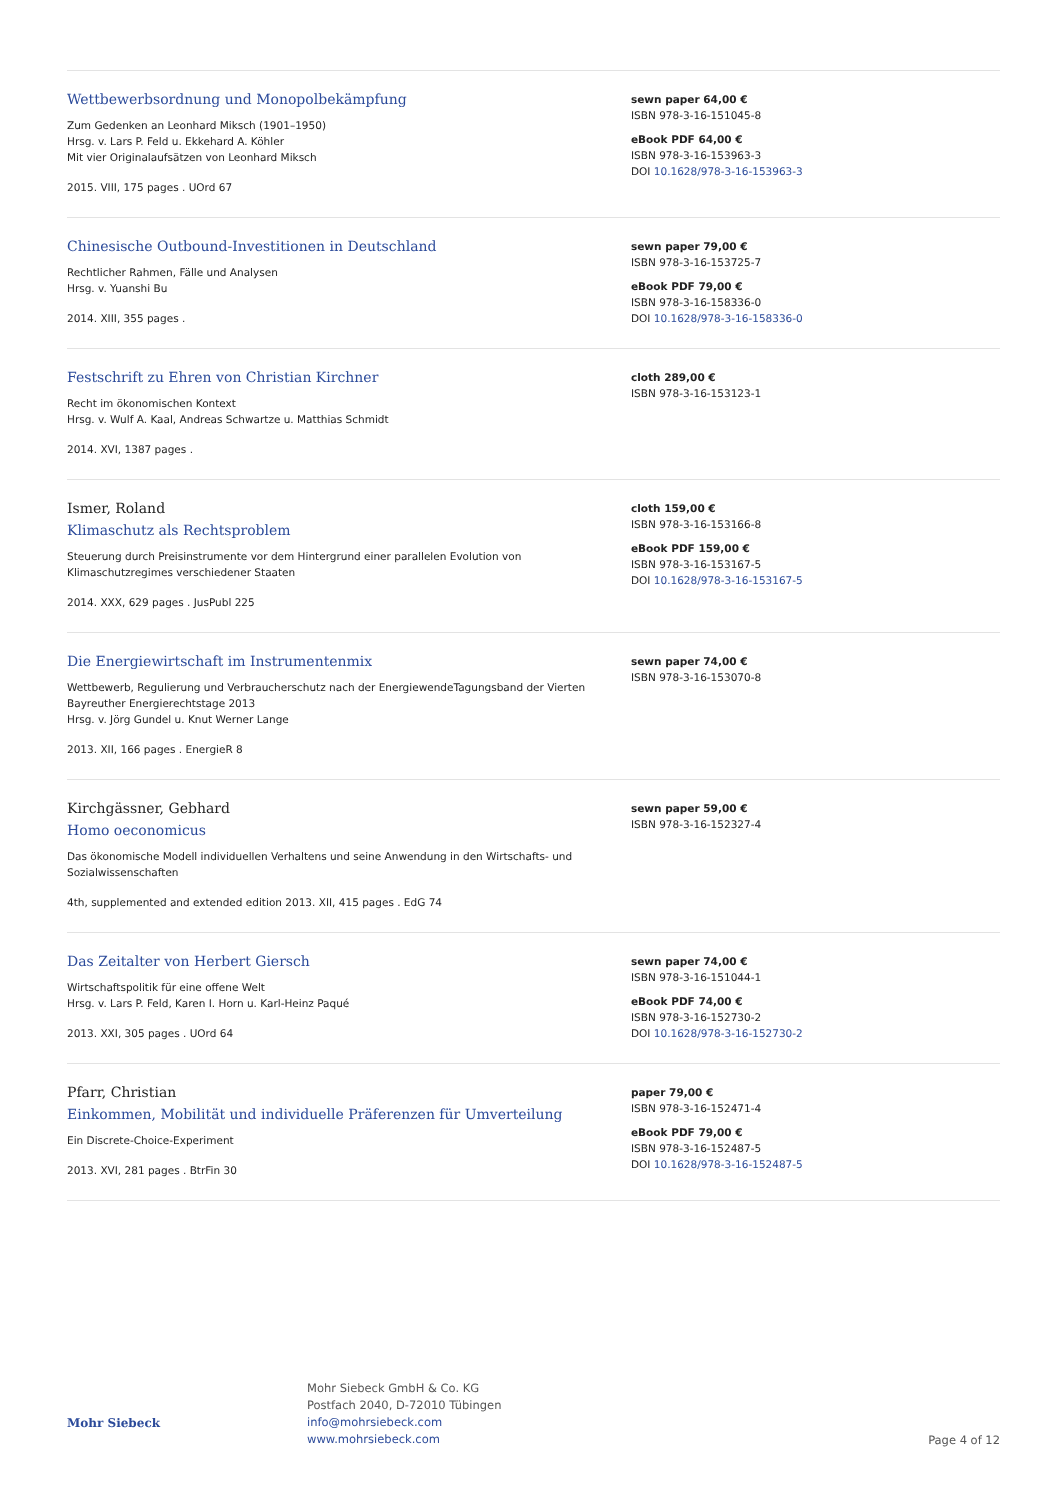Wettbewerbsordnung und Monopolbekämpfung
Zum Gedenken an Leonhard Miksch (1901–1950)
Hrsg. v. Lars P. Feld u. Ekkehard A. Köhler
Mit vier Originalaufsätzen von Leonhard Miksch
2015. VIII, 175 pages . UOrd 67
sewn paper 64,00 €
ISBN 978-3-16-151045-8
eBook PDF 64,00 €
ISBN 978-3-16-153963-3
DOI 10.1628/978-3-16-153963-3
Chinesische Outbound-Investitionen in Deutschland
Rechtlicher Rahmen, Fälle und Analysen
Hrsg. v. Yuanshi Bu
2014. XIII, 355 pages .
sewn paper 79,00 €
ISBN 978-3-16-153725-7
eBook PDF 79,00 €
ISBN 978-3-16-158336-0
DOI 10.1628/978-3-16-158336-0
Festschrift zu Ehren von Christian Kirchner
Recht im ökonomischen Kontext
Hrsg. v. Wulf A. Kaal, Andreas Schwartze u. Matthias Schmidt
2014. XVI, 1387 pages .
cloth 289,00 €
ISBN 978-3-16-153123-1
Ismer, Roland
Klimaschutz als Rechtsproblem
Steuerung durch Preisinstrumente vor dem Hintergrund einer parallelen Evolution von Klimaschutzregimes verschiedener Staaten
2014. XXX, 629 pages . JusPubl 225
cloth 159,00 €
ISBN 978-3-16-153166-8
eBook PDF 159,00 €
ISBN 978-3-16-153167-5
DOI 10.1628/978-3-16-153167-5
Die Energiewirtschaft im Instrumentenmix
Wettbewerb, Regulierung und Verbraucherschutz nach der EnergiewendeTagungsband der Vierten Bayreuther Energierechtstage 2013
Hrsg. v. Jörg Gundel u. Knut Werner Lange
2013. XII, 166 pages . EnergieR 8
sewn paper 74,00 €
ISBN 978-3-16-153070-8
Kirchgässner, Gebhard
Homo oeconomicus
Das ökonomische Modell individuellen Verhaltens und seine Anwendung in den Wirtschafts- und Sozialwissenschaften
4th, supplemented and extended edition 2013. XII, 415 pages . EdG 74
sewn paper 59,00 €
ISBN 978-3-16-152327-4
Das Zeitalter von Herbert Giersch
Wirtschaftspolitik für eine offene Welt
Hrsg. v. Lars P. Feld, Karen I. Horn u. Karl-Heinz Paqué
2013. XXI, 305 pages . UOrd 64
sewn paper 74,00 €
ISBN 978-3-16-151044-1
eBook PDF 74,00 €
ISBN 978-3-16-152730-2
DOI 10.1628/978-3-16-152730-2
Pfarr, Christian
Einkommen, Mobilität und individuelle Präferenzen für Umverteilung
Ein Discrete-Choice-Experiment
2013. XVI, 281 pages . BtrFin 30
paper 79,00 €
ISBN 978-3-16-152471-4
eBook PDF 79,00 €
ISBN 978-3-16-152487-5
DOI 10.1628/978-3-16-152487-5
Mohr Siebeck
Mohr Siebeck GmbH & Co. KG
Postfach 2040, D-72010 Tübingen
info@mohrsiebeck.com
www.mohrsiebeck.com
Page 4 of 12